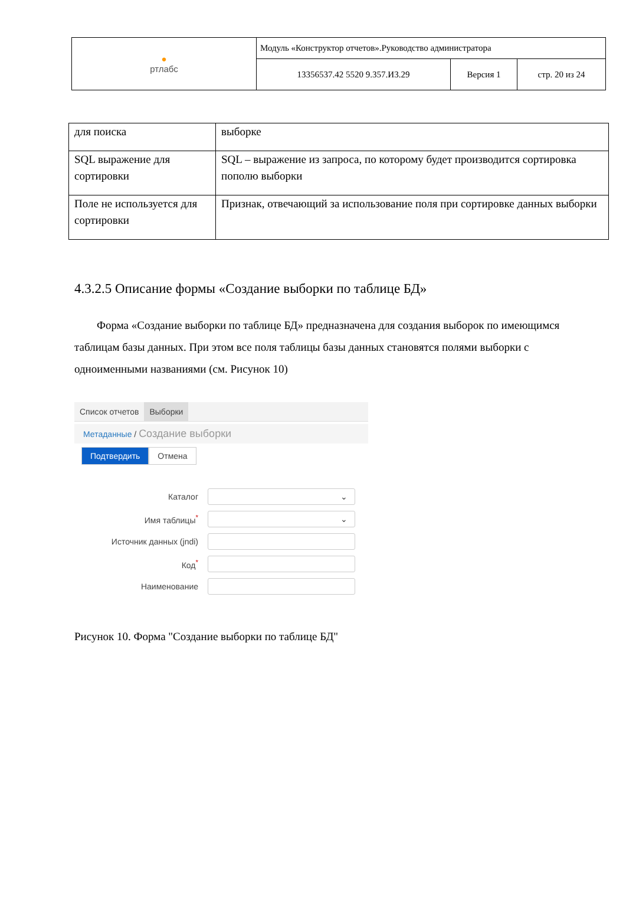| ● ртлабс | Модуль «Конструктор отчетов».Руководство администратора | | |
| | 13356537.42 5520 9.357.И3.29 | Версия 1 | стр. 20 из 24 |
| для поиска | выборке |
| SQL выражение для сортировки | SQL – выражение из запроса, по которому будет производится сортировка пополю выборки |
| Поле не используется для сортировки | Признак, отвечающий за использование поля при сортировке данных выборки |
4.3.2.5 Описание формы «Создание выборки по таблице БД»
Форма «Создание выборки по таблице БД» предназначена для создания выборок по имеющимся таблицам базы данных. При этом все поля таблицы базы данных становятся полями выборки с одноименными названиями (см. Рисунок 10)
Список отчетов Выборки
Метаданные / Создание выборки
Подтвердить Отмена
Каталог
⌄
Имя таблицы<sup>*</sup>
⌄
Источник данных (jndi)
Код<sup>*</sup>
Наименование
Рисунок 10. Форма "Создание выборки по таблице БД"